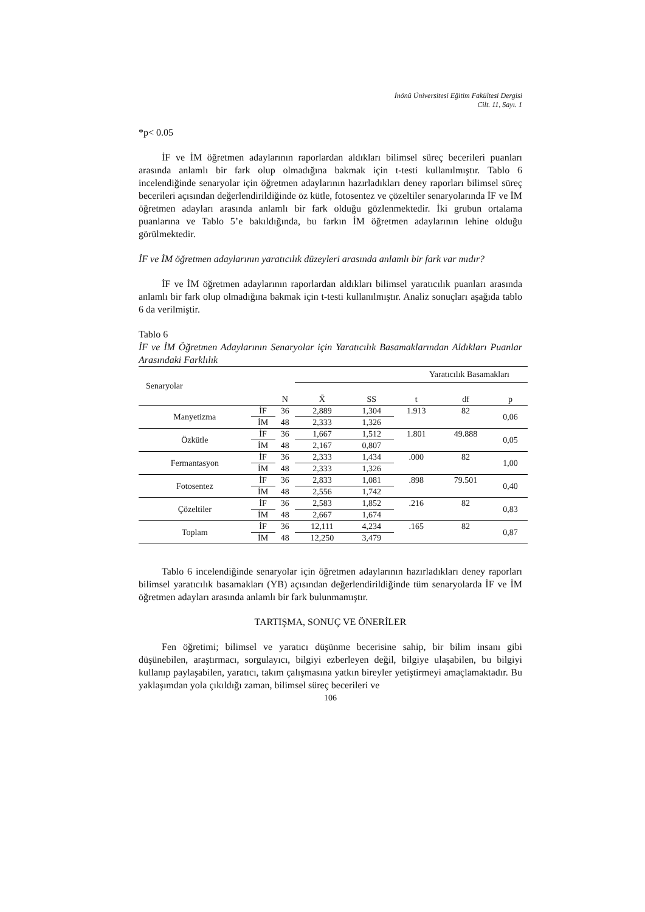İnönü Üniversitesi Eğitim Fakültesi Dergisi
Cilt. 11, Sayı. 1
*p< 0.05
İF ve İM öğretmen adaylarının raporlardan aldıkları bilimsel süreç becerileri puanları arasında anlamlı bir fark olup olmadığına bakmak için t-testi kullanılmıştır. Tablo 6 incelendiğinde senaryolar için öğretmen adaylarının hazırladıkları deney raporları bilimsel süreç becerileri açısından değerlendirildiğinde öz kütle, fotosentez ve çözeltiler senaryolarında İF ve İM öğretmen adayları arasında anlamlı bir fark olduğu gözlenmektedir. İki grubun ortalama puanlarına ve Tablo 5’e bakıldığında, bu farkın İM öğretmen adaylarının lehine olduğu görülmektedir.
İF ve İM öğretmen adaylarının yaratıcılık düzeyleri arasında anlamlı bir fark var mıdır?
İF ve İM öğretmen adaylarının raporlardan aldıkları bilimsel yaratıcılık puanları arasında anlamlı bir fark olup olmadığına bakmak için t-testi kullanılmıştır. Analiz sonuçları aşağıda tablo 6 da verilmiştir.
Tablo 6
İF ve İM Öğretmen Adaylarının Senaryolar için Yaratıcılık Basamaklarından Aldıkları Puanlar Arasındaki Farklılık
| Senaryolar | | | Yaratıcılık Basamakları | | | | |
| --- | --- | --- | --- | --- | --- | --- | --- |
| | | N | X̄ | SS | t | df | p |
| Manyetizma | İF | 36 | 2,889 | 1,304 | 1.913 | 82 | 0,06 |
| | İM | 48 | 2,333 | 1,326 | | | |
| Özkütle | İF | 36 | 1,667 | 1,512 | 1.801 | 49.888 | 0,05 |
| | İM | 48 | 2,167 | 0,807 | | | |
| Fermantasyon | İF | 36 | 2,333 | 1,434 | .000 | 82 | 1,00 |
| | İM | 48 | 2,333 | 1,326 | | | |
| Fotosentez | İF | 36 | 2,833 | 1,081 | .898 | 79.501 | 0,40 |
| | İM | 48 | 2,556 | 1,742 | | | |
| Çözeltiler | İF | 36 | 2,583 | 1,852 | .216 | 82 | 0,83 |
| | İM | 48 | 2,667 | 1,674 | | | |
| Toplam | İF | 36 | 12,111 | 4,234 | .165 | 82 | 0,87 |
| | İM | 48 | 12,250 | 3,479 | | | |
Tablo 6 incelendiğinde senaryolar için öğretmen adaylarının hazırladıkları deney raporları bilimsel yaratıcılık basamakları (YB) açısından değerlendirildiğinde tüm senaryolarda İF ve İM öğretmen adayları arasında anlamlı bir fark bulunmamıştır.
TARTIŞMA, SONUÇ VE ÖNERİLER
Fen öğretimi; bilimsel ve yaratıcı düşünme becerisine sahip, bir bilim insanı gibi düşünebilen, araştırmacı, sorgulayıcı, bilgiyi ezberleyen değil, bilgiye ulaşabilen, bu bilgiyi kullanıp paylaşabilen, yaratıcı, takım çalışmasına yatkın bireyler yetiştirmeyi amaçlamaktadır. Bu yaklaşımdan yola çıkıldığı zaman, bilimsel süreç becerileri ve
106